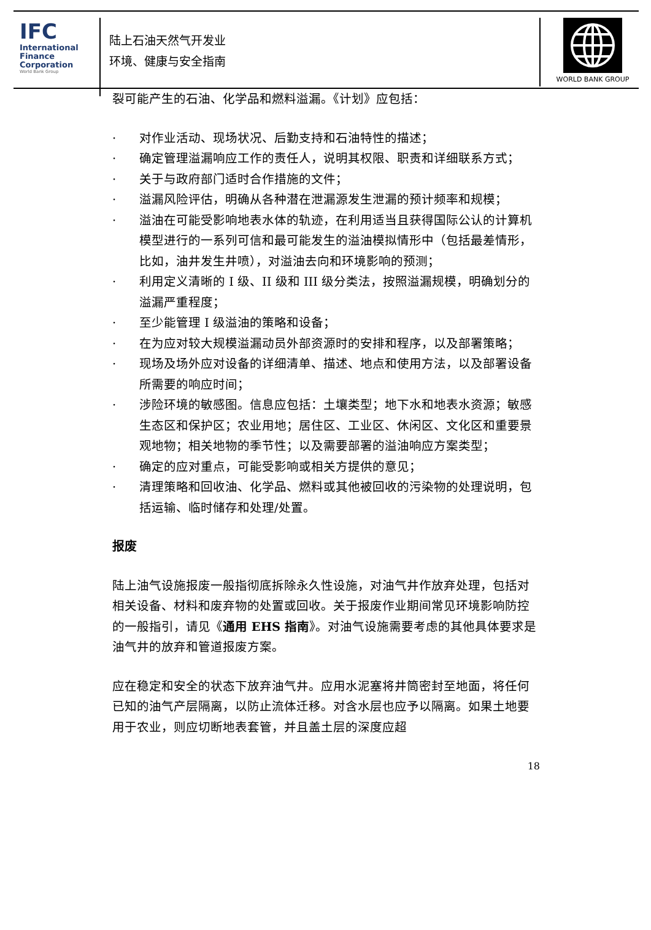IFC
International
Finance
Corporation
World Bank Group
陆上石油天然气开发业
环境、健康与安全指南
WORLD BANK GROUP
裂可能产生的石油、化学品和燃料溢漏。《计划》应包括：
· 对作业活动、现场状况、后勤支持和石油特性的描述；
· 确定管理溢漏响应工作的责任人，说明其权限、职责和详细联系方式；
· 关于与政府部门适时合作措施的文件；
· 溢漏风险评估，明确从各种潜在泄漏源发生泄漏的预计频率和规模；
· 溢油在可能受影响地表水体的轨迹，在利用适当且获得国际公认的计算机模型进行的一系列可信和最可能发生的溢油模拟情形中（包括最差情形，比如，油井发生井喷），对溢油去向和环境影响的预测；
· 利用定义清晰的 I 级、II 级和 III 级分类法，按照溢漏规模，明确划分的溢漏严重程度；
· 至少能管理 I 级溢油的策略和设备；
· 在为应对较大规模溢漏动员外部资源时的安排和程序，以及部署策略；
· 现场及场外应对设备的详细清单、描述、地点和使用方法，以及部署设备所需要的响应时间；
· 涉险环境的敏感图。信息应包括：土壤类型；地下水和地表水资源；敏感生态区和保护区；农业用地；居住区、工业区、休闲区、文化区和重要景观地物；相关地物的季节性；以及需要部署的溢油响应方案类型；
· 确定的应对重点，可能受影响或相关方提供的意见；
· 清理策略和回收油、化学品、燃料或其他被回收的污染物的处理说明，包括运输、临时储存和处理/处置。
报废
陆上油气设施报废一般指彻底拆除永久性设施，对油气井作放弃处理，包括对相关设备、材料和废弃物的处置或回收。关于报废作业期间常见环境影响防控的一般指引，请见《通用 EHS 指南》。对油气设施需要考虑的其他具体要求是油气井的放弃和管道报废方案。
应在稳定和安全的状态下放弃油气井。应用水泥塞将井筒密封至地面，将任何已知的油气产层隔离，以防止流体迁移。对含水层也应予以隔离。如果土地要用于农业，则应切断地表套管，并且盖土层的深度应超
18